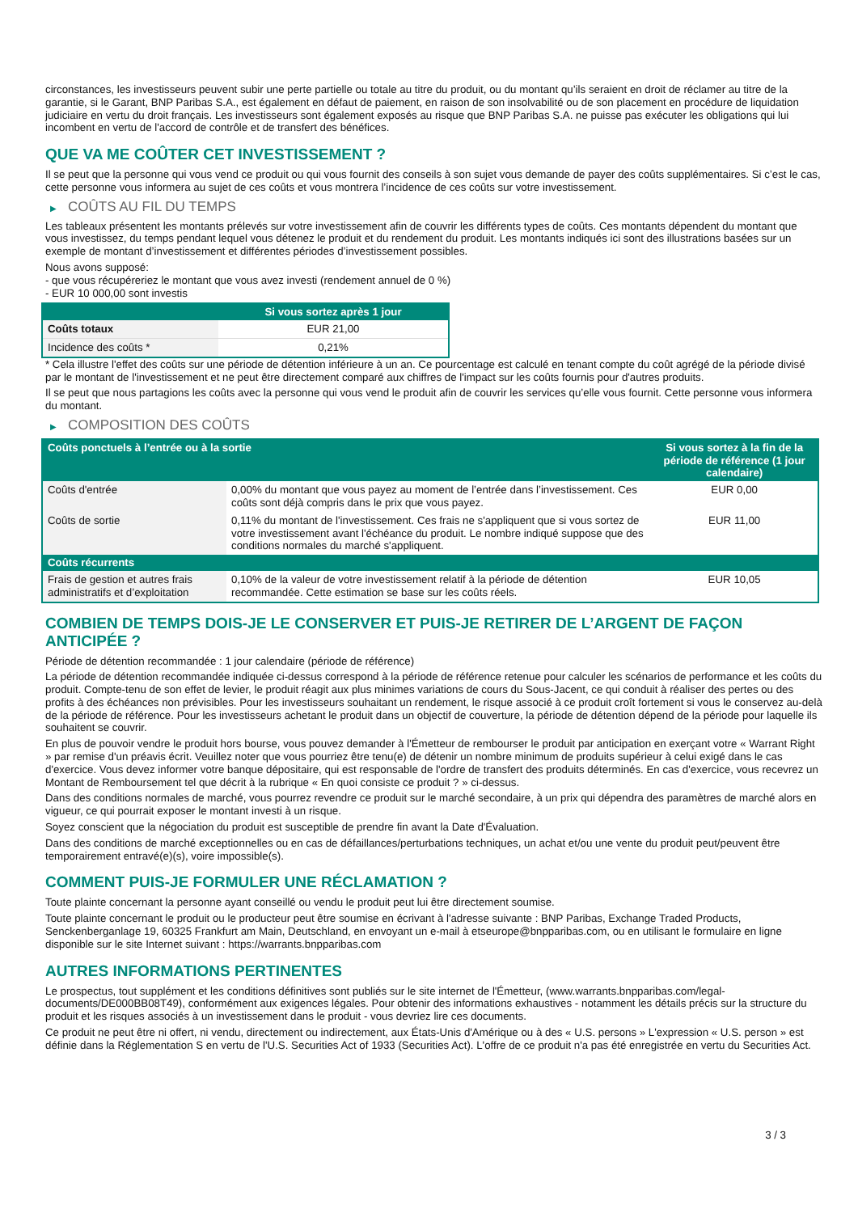circonstances, les investisseurs peuvent subir une perte partielle ou totale au titre du produit, ou du montant qu’ils seraient en droit de réclamer au titre de la garantie, si le Garant, BNP Paribas S.A., est également en défaut de paiement, en raison de son insolvabilité ou de son placement en procédure de liquidation judiciaire en vertu du droit français. Les investisseurs sont également exposés au risque que BNP Paribas S.A. ne puisse pas exécuter les obligations qui lui incombent en vertu de l'accord de contrôle et de transfert des bénéfices.
QUE VA ME COÛTER CET INVESTISSEMENT ?
Il se peut que la personne qui vous vend ce produit ou qui vous fournit des conseils à son sujet vous demande de payer des coûts supplémentaires. Si c’est le cas, cette personne vous informera au sujet de ces coûts et vous montrera l’incidence de ces coûts sur votre investissement.
▶ COÛTS AU FIL DU TEMPS
Les tableaux présentent les montants prélevés sur votre investissement afin de couvrir les différents types de coûts. Ces montants dépendent du montant que vous investissez, du temps pendant lequel vous détenez le produit et du rendement du produit. Les montants indiqués ici sont des illustrations basées sur un exemple de montant d’investissement et différentes périodes d’investissement possibles.
Nous avons supposé:
- que vous récupéreriez le montant que vous avez investi (rendement annuel de 0 %)
- EUR 10 000,00 sont investis
| | Si vous sortez après 1 jour |
| --- | --- |
| Coûts totaux | EUR 21,00 |
| Incidence des coûts * | 0,21% |
* Cela illustre l'effet des coûts sur une période de détention inférieure à un an. Ce pourcentage est calculé en tenant compte du coût agrégé de la période divisé par le montant de l'investissement et ne peut être directement comparé aux chiffres de l'impact sur les coûts fournis pour d'autres produits.
Il se peut que nous partagions les coûts avec la personne qui vous vend le produit afin de couvrir les services qu’elle vous fournit. Cette personne vous informera du montant.
▶ COMPOSITION DES COÛTS
| Coûts ponctuels à l’entrée ou à la sortie | | Si vous sortez à la fin de la période de référence (1 jour calendaire) |
| --- | --- | --- |
| Coûts d'entrée | 0,00% du montant que vous payez au moment de l’entrée dans l’investissement. Ces coûts sont déjà compris dans le prix que vous payez. | EUR 0,00 |
| Coûts de sortie | 0,11% du montant de l'investissement. Ces frais ne s'appliquent que si vous sortez de votre investissement avant l'échéance du produit. Le nombre indiqué suppose que des conditions normales du marché s'appliquent. | EUR 11,00 |
| Coûts récurrents | | |
| Frais de gestion et autres frais administratifs et d’exploitation | 0,10% de la valeur de votre investissement relatif à la période de détention recommandée. Cette estimation se base sur les coûts réels. | EUR 10,05 |
COMBIEN DE TEMPS DOIS-JE LE CONSERVER ET PUIS-JE RETIRER DE L’ARGENT DE FAÇON ANTICIPÉE ?
Période de détention recommandée : 1 jour calendaire (période de référence)
La période de détention recommandée indiquée ci-dessus correspond à la période de référence retenue pour calculer les scénarios de performance et les coûts du produit. Compte-tenu de son effet de levier, le produit réagit aux plus minimes variations de cours du Sous-Jacent, ce qui conduit à réaliser des pertes ou des profits à des échéances non prévisibles. Pour les investisseurs souhaitant un rendement, le risque associé à ce produit croît fortement si vous le conservez au-delà de la période de référence. Pour les investisseurs achetant le produit dans un objectif de couverture, la période de détention dépend de la période pour laquelle ils souhaitent se couvrir.
En plus de pouvoir vendre le produit hors bourse, vous pouvez demander à l'Émetteur de rembourser le produit par anticipation en exerçant votre « Warrant Right » par remise d'un préavis écrit. Veuillez noter que vous pourriez être tenu(e) de détenir un nombre minimum de produits supérieur à celui exigé dans le cas d'exercice. Vous devez informer votre banque dépositaire, qui est responsable de l'ordre de transfert des produits déterminés. En cas d'exercice, vous recevrez un Montant de Remboursement tel que décrit à la rubrique « En quoi consiste ce produit ? » ci-dessus.
Dans des conditions normales de marché, vous pourrez revendre ce produit sur le marché secondaire, à un prix qui dépendra des paramètres de marché alors en vigueur, ce qui pourrait exposer le montant investi à un risque.
Soyez conscient que la négociation du produit est susceptible de prendre fin avant la Date d'Évaluation.
Dans des conditions de marché exceptionnelles ou en cas de défaillances/perturbations techniques, un achat et/ou une vente du produit peut/peuvent être temporairement entravé(e)(s), voire impossible(s).
COMMENT PUIS-JE FORMULER UNE RÉCLAMATION ?
Toute plainte concernant la personne ayant conseillé ou vendu le produit peut lui être directement soumise.
Toute plainte concernant le produit ou le producteur peut être soumise en écrivant à l'adresse suivante : BNP Paribas, Exchange Traded Products, Senckenberganlage 19, 60325 Frankfurt am Main, Deutschland, en envoyant un e-mail à etseurope@bnpparibas.com, ou en utilisant le formulaire en ligne disponible sur le site Internet suivant : https://warrants.bnpparibas.com
AUTRES INFORMATIONS PERTINENTES
Le prospectus, tout supplément et les conditions définitives sont publiés sur le site internet de l'Émetteur, (www.warrants.bnpparibas.com/legal-documents/DE000BB08T49), conformément aux exigences légales. Pour obtenir des informations exhaustives - notamment les détails précis sur la structure du produit et les risques associés à un investissement dans le produit - vous devriez lire ces documents.
Ce produit ne peut être ni offert, ni vendu, directement ou indirectement, aux États-Unis d'Amérique ou à des « U.S. persons » L'expression « U.S. person » est définie dans la Réglementation S en vertu de l'U.S. Securities Act of 1933 (Securities Act). L'offre de ce produit n'a pas été enregistrée en vertu du Securities Act.
3 / 3